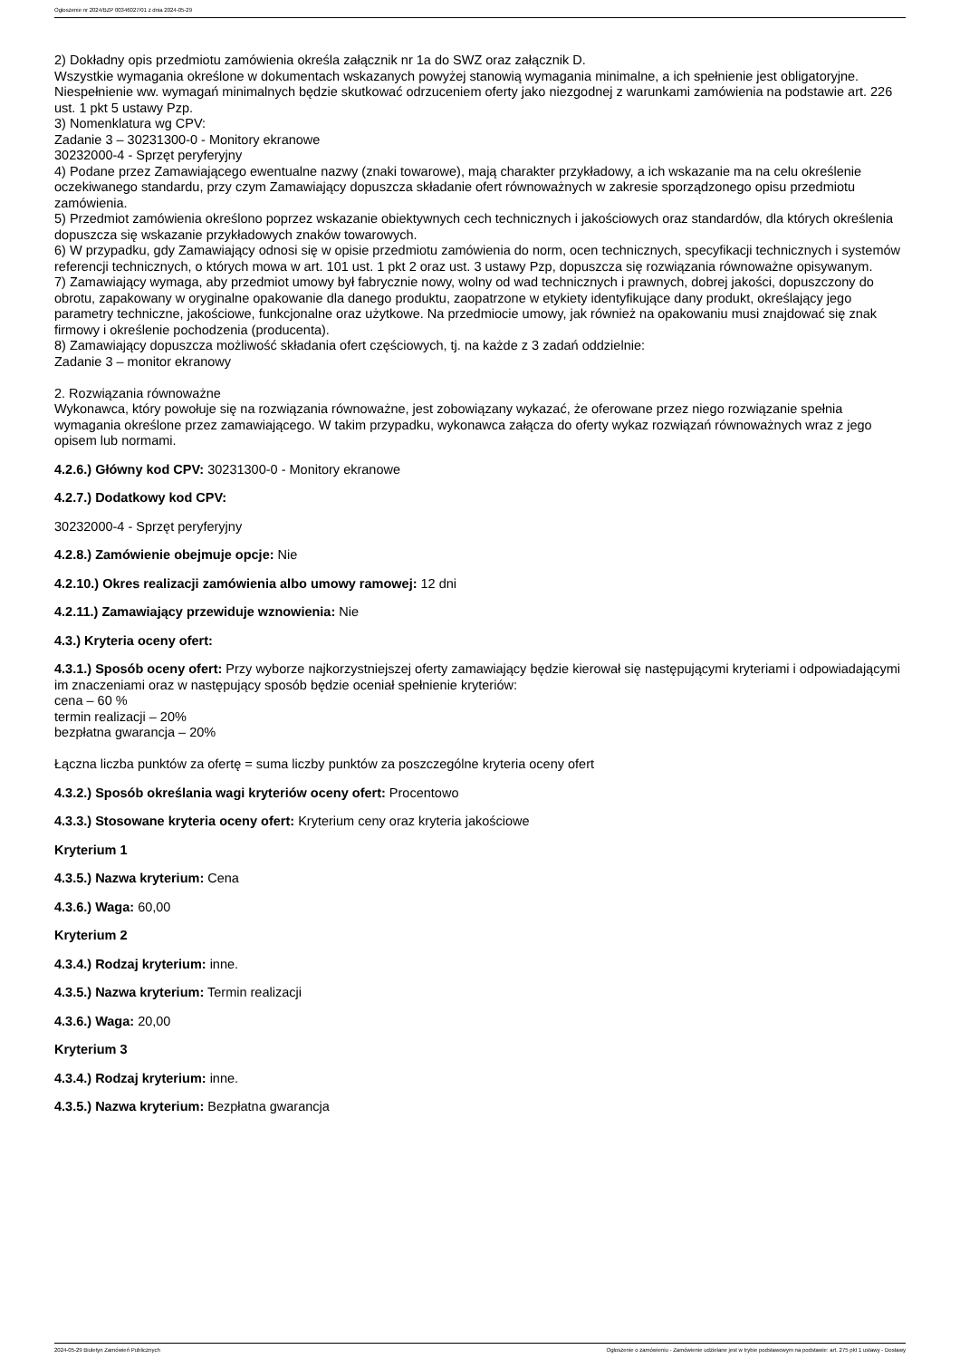Ogłoszenie nr 2024/BZP 00346027/01 z dnia 2024-05-29
2) Dokładny opis przedmiotu zamówienia określa załącznik nr 1a do SWZ oraz załącznik D.
Wszystkie wymagania określone w dokumentach wskazanych powyżej stanowią wymagania minimalne, a ich spełnienie jest obligatoryjne. Niespełnienie ww. wymagań minimalnych będzie skutkować odrzuceniem oferty jako niezgodnej z warunkami zamówienia na podstawie art. 226 ust. 1 pkt 5 ustawy Pzp.
3) Nomenklatura wg CPV:
Zadanie 3 – 30231300-0 - Monitory ekranowe
30232000-4 - Sprzęt peryferyjny
4) Podane przez Zamawiającego ewentualne nazwy (znaki towarowe), mają charakter przykładowy, a ich wskazanie ma na celu określenie oczekiwanego standardu, przy czym Zamawiający dopuszcza składanie ofert równoważnych w zakresie sporządzonego opisu przedmiotu zamówienia.
5) Przedmiot zamówienia określono poprzez wskazanie obiektywnych cech technicznych i jakościowych oraz standardów, dla których określenia dopuszcza się wskazanie przykładowych znaków towarowych.
6) W przypadku, gdy Zamawiający odnosi się w opisie przedmiotu zamówienia do norm, ocen technicznych, specyfikacji technicznych i systemów referencji technicznych, o których mowa w art. 101 ust. 1 pkt 2 oraz ust. 3 ustawy Pzp, dopuszcza się rozwiązania równoważne opisywanym.
7) Zamawiający wymaga, aby przedmiot umowy był fabrycznie nowy, wolny od wad technicznych i prawnych, dobrej jakości, dopuszczony do obrotu, zapakowany w oryginalne opakowanie dla danego produktu, zaopatrzone w etykiety identyfikujące dany produkt, określający jego parametry techniczne, jakościowe, funkcjonalne oraz użytkowe. Na przedmiocie umowy, jak również na opakowaniu musi znajdować się znak firmowy i określenie pochodzenia (producenta).
8) Zamawiający dopuszcza możliwość składania ofert częściowych, tj. na każde z 3 zadań oddzielnie:
Zadanie 3 – monitor ekranowy
2. Rozwiązania równoważne
Wykonawca, który powołuje się na rozwiązania równoważne, jest zobowiązany wykazać, że oferowane przez niego rozwiązanie spełnia wymagania określone przez zamawiającego. W takim przypadku, wykonawca załącza do oferty wykaz rozwiązań równoważnych wraz z jego opisem lub normami.
4.2.6.) Główny kod CPV: 30231300-0 - Monitory ekranowe
4.2.7.) Dodatkowy kod CPV:
30232000-4 - Sprzęt peryferyjny
4.2.8.) Zamówienie obejmuje opcje: Nie
4.2.10.) Okres realizacji zamówienia albo umowy ramowej: 12 dni
4.2.11.) Zamawiający przewiduje wznowienia: Nie
4.3.) Kryteria oceny ofert:
4.3.1.) Sposób oceny ofert: Przy wyborze najkorzystniejszej oferty zamawiający będzie kierował się następującymi kryteriami i odpowiadającymi im znaczeniami oraz w następujący sposób będzie oceniał spełnienie kryteriów:
cena – 60 %
termin realizacji – 20%
bezpłatna gwarancja – 20%
Łączna liczba punktów za ofertę = suma liczby punktów za poszczególne kryteria oceny ofert
4.3.2.) Sposób określania wagi kryteriów oceny ofert: Procentowo
4.3.3.) Stosowane kryteria oceny ofert: Kryterium ceny oraz kryteria jakościowe
Kryterium 1
4.3.5.) Nazwa kryterium: Cena
4.3.6.) Waga: 60,00
Kryterium 2
4.3.4.) Rodzaj kryterium: inne.
4.3.5.) Nazwa kryterium: Termin realizacji
4.3.6.) Waga: 20,00
Kryterium 3
4.3.4.) Rodzaj kryterium: inne.
4.3.5.) Nazwa kryterium: Bezpłatna gwarancja
2024-05-29 Biuletyn Zamówień Publicznych Ogłoszenie o zamówieniu - Zamówienie udzielane jest w trybie podstawowym na podstawie: art. 275 pkt 1 ustawy - Dostawy